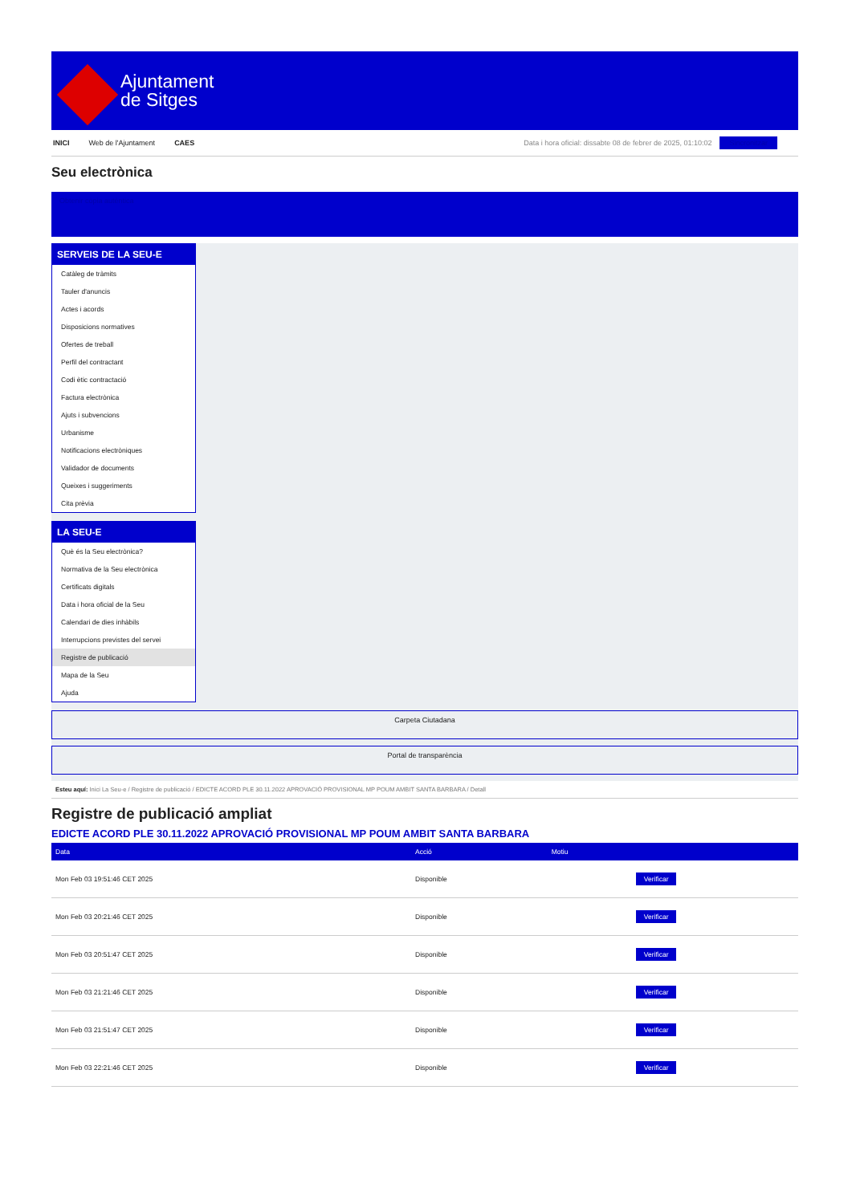Ajuntament
de Sitges
INICI Web de l'Ajuntament CAES Data i hora oficial: dissabte 08 de febrer de 2025, 01:10:02 Sincronitzar
Seu electrònica
Obtenir còpia autèntica
SERVEIS DE LA SEU-E
Catàleg de tràmits
Tauler d'anuncis
Actes i acords
Disposicions normatives
Ofertes de treball
Perfil del contractant
Codi ètic contractació
Factura electrònica
Ajuts i subvencions
Urbanisme
Notificacions electròniques
Validador de documents
Queixes i suggeriments
Cita prèvia
LA SEU-E
Què és la Seu electrònica?
Normativa de la Seu electrònica
Certificats digitals
Data i hora oficial de la Seu
Calendari de dies inhàbils
Interrupcions previstes del servei
Registre de publicació
Mapa de la Seu
Ajuda
Carpeta Ciutadana
Portal de transparència
Esteu aquí: Inici La Seu-e / Registre de publicació / EDICTE ACORD PLE 30.11.2022 APROVACIÓ PROVISIONAL MP POUM AMBIT SANTA BARBARA / Detall
Registre de publicació ampliat
EDICTE ACORD PLE 30.11.2022 APROVACIÓ PROVISIONAL MP POUM AMBIT SANTA BARBARA
| Data | Acció | Motiu | |
| --- | --- | --- | --- |
| Mon Feb 03 19:51:46 CET 2025 | Disponible | | Verificar |
| Mon Feb 03 20:21:46 CET 2025 | Disponible | | Verificar |
| Mon Feb 03 20:51:47 CET 2025 | Disponible | | Verificar |
| Mon Feb 03 21:21:46 CET 2025 | Disponible | | Verificar |
| Mon Feb 03 21:51:47 CET 2025 | Disponible | | Verificar |
| Mon Feb 03 22:21:46 CET 2025 | Disponible | | Verificar |